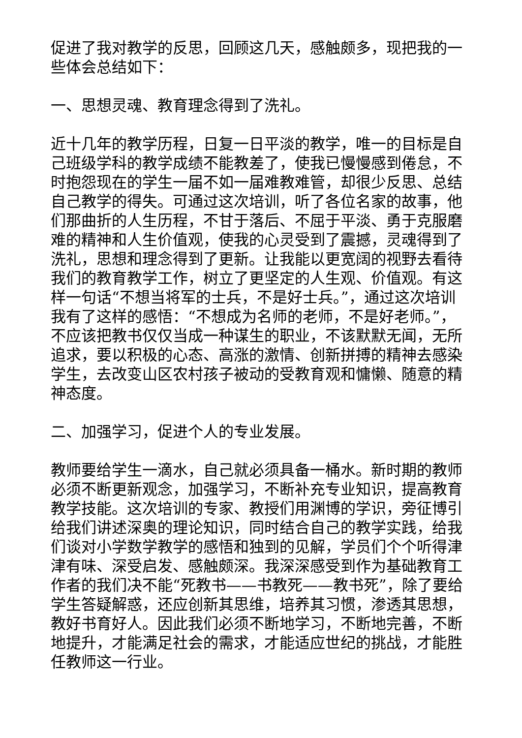促进了我对教学的反思，回顾这几天，感触颇多，现把我的一些体会总结如下：
一、思想灵魂、教育理念得到了洗礼。
近十几年的教学历程，日复一日平淡的教学，唯一的目标是自己班级学科的教学成绩不能教差了，使我已慢慢感到倦怠，不时抱怨现在的学生一届不如一届难教难管，却很少反思、总结自己教学的得失。可通过这次培训，听了各位名家的故事，他们那曲折的人生历程，不甘于落后、不屈于平淡、勇于克服磨难的精神和人生价值观，使我的心灵受到了震撼，灵魂得到了洗礼，思想和理念得到了更新。让我能以更宽阔的视野去看待我们的教育教学工作，树立了更坚定的人生观、价值观。有这样一句话“不想当将军的士兵，不是好士兵。”，通过这次培训我有了这样的感悟：“不想成为名师的老师，不是好老师。”，不应该把教书仅仅当成一种谋生的职业，不该默默无闻，无所追求，要以积极的心态、高涨的激情、创新拼搏的精神去感染学生，去改变山区农村孩子被动的受教育观和慵懒、随意的精神态度。
二、加强学习，促进个人的专业发展。
教师要给学生一滴水，自己就必须具备一桶水。新时期的教师必须不断更新观念，加强学习，不断补充专业知识，提高教育教学技能。这次培训的专家、教授们用渊博的学识，旁征博引给我们讲述深奥的理论知识，同时结合自己的教学实践，给我们谈对小学数学教学的感悟和独到的见解，学员们个个听得津津有味、深受启发、感触颇深。我深深感受到作为基础教育工作者的我们决不能“死教书——书教死——教书死”，除了要给学生答疑解惑，还应创新其思维，培养其习惯，渗透其思想，教好书育好人。因此我们必须不断地学习，不断地完善，不断地提升，才能满足社会的需求，才能适应世纪的挑战，才能胜任教师这一行业。